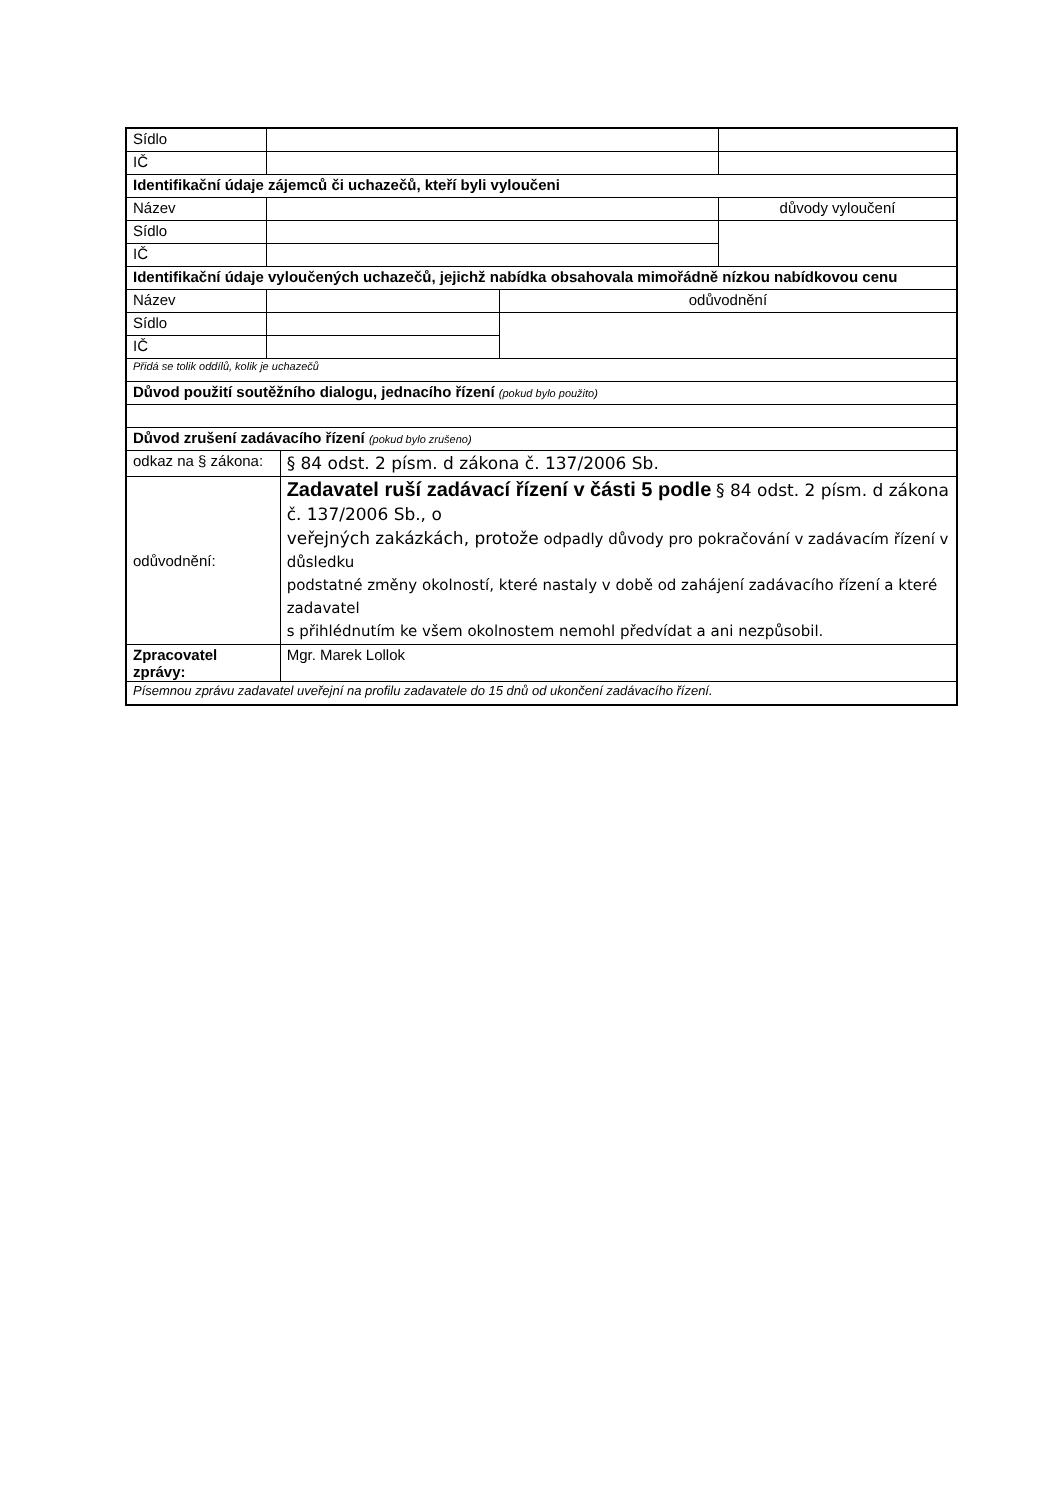| Sídlo | | | | |
| IČ | | | | |
| Identifikační údaje zájemců či uchazečů, kteří byli vyloučeni | | | | |
| Název | | | | důvody vyloučení |
| Sídlo | | | | |
| IČ | | | | |
| Identifikační údaje vyloučených uchazečů, jejichž nabídka obsahovala mimořádně nízkou nabídkovou cenu | | | | |
| Název | | | odůvodnění | |
| Sídlo | | | | |
| IČ | | | | |
| Přidá se tolik oddílů, kolik je uchazečů | | | | |
| Důvod použití soutěžního dialogu, jednacího řízení (pokud bylo použito) | | | | |
| Důvod zrušení zadávacího řízení (pokud bylo zrušeno) | | | | |
| odkaz na § zákona: | | § 84 odst. 2 písm. d zákona č. 137/2006 Sb. | | |
| odůvodnění: | | Zadavatel ruší zadávací řízení v části 5 podle § 84 odst. 2 písm. d zákona č. 137/2006 Sb., o veřejných zakázkách, protože odpadly důvody pro pokračování v zadávacím řízení v důsledku podstatné změny okolností, které nastaly v době od zahájení zadávacího řízení a které zadavatel s přihlédnutím ke všem okolnostem nemohl předvídat a ani nezpůsobil. | | |
| Zpracovatel zprávy: | | Mgr. Marek Lollok | | |
| Písemnou zprávu zadavatel uveřejní na profilu zadavatele do 15 dnů od ukončení zadávacího řízení. | | | | |